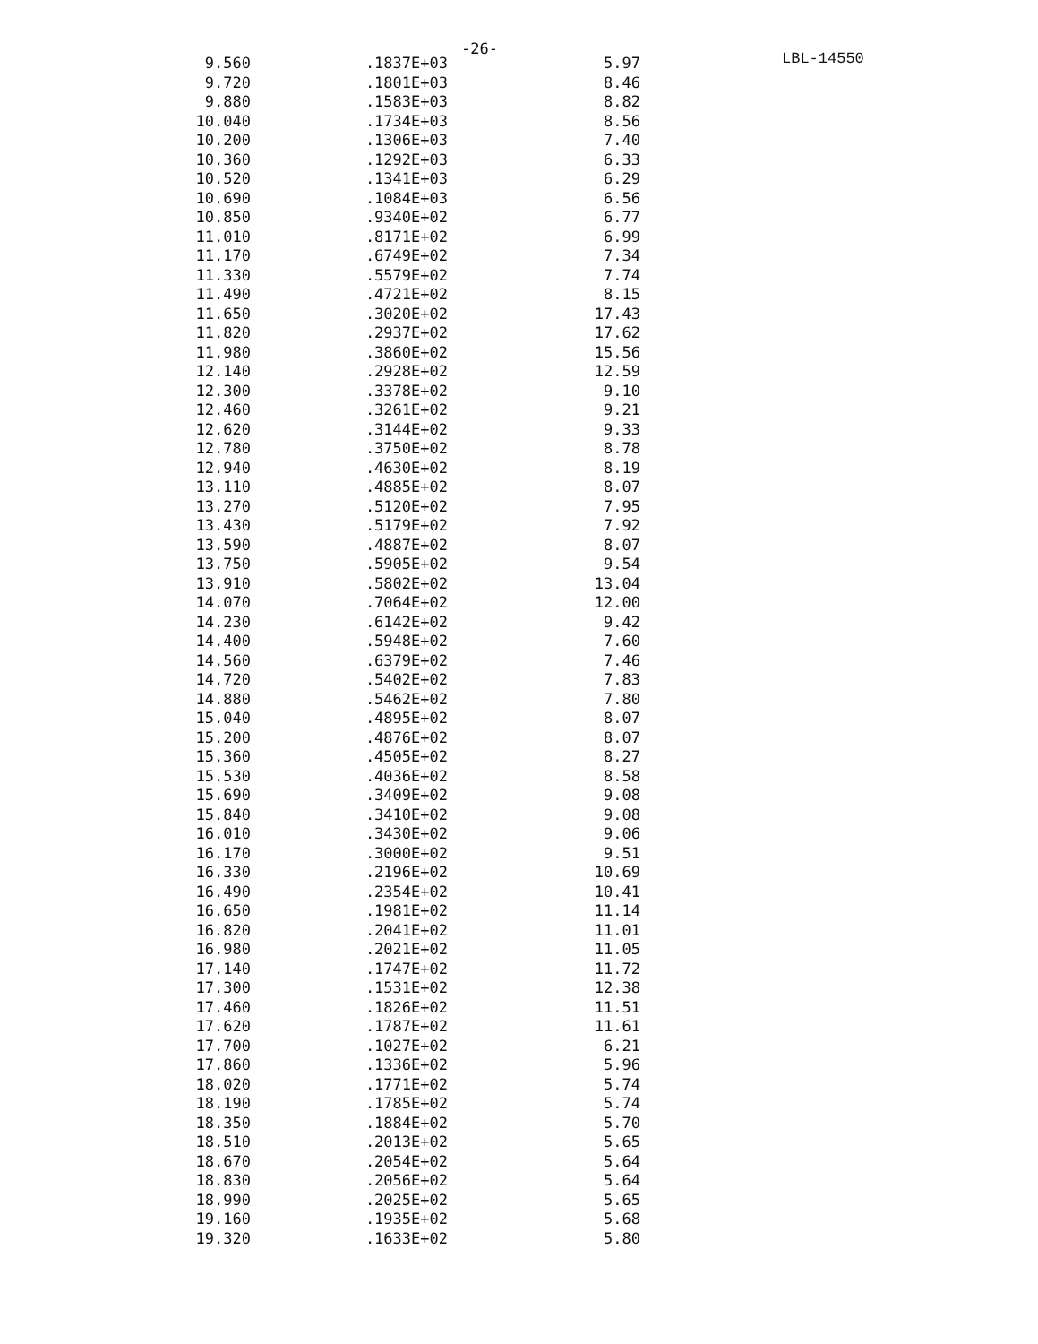-26-
LBL-14550
| 9.560 | .1837E+03 | 5.97 |
| 9.720 | .1801E+03 | 8.46 |
| 9.880 | .1583E+03 | 8.82 |
| 10.040 | .1734E+03 | 8.56 |
| 10.200 | .1306E+03 | 7.40 |
| 10.360 | .1292E+03 | 6.33 |
| 10.520 | .1341E+03 | 6.29 |
| 10.690 | .1084E+03 | 6.56 |
| 10.850 | .9340E+02 | 6.77 |
| 11.010 | .8171E+02 | 6.99 |
| 11.170 | .6749E+02 | 7.34 |
| 11.330 | .5579E+02 | 7.74 |
| 11.490 | .4721E+02 | 8.15 |
| 11.650 | .3020E+02 | 17.43 |
| 11.820 | .2937E+02 | 17.62 |
| 11.980 | .3860E+02 | 15.56 |
| 12.140 | .2928E+02 | 12.59 |
| 12.300 | .3378E+02 | 9.10 |
| 12.460 | .3261E+02 | 9.21 |
| 12.620 | .3144E+02 | 9.33 |
| 12.780 | .3750E+02 | 8.78 |
| 12.940 | .4630E+02 | 8.19 |
| 13.110 | .4885E+02 | 8.07 |
| 13.270 | .5120E+02 | 7.95 |
| 13.430 | .5179E+02 | 7.92 |
| 13.590 | .4887E+02 | 8.07 |
| 13.750 | .5905E+02 | 9.54 |
| 13.910 | .5802E+02 | 13.04 |
| 14.070 | .7064E+02 | 12.00 |
| 14.230 | .6142E+02 | 9.42 |
| 14.400 | .5948E+02 | 7.60 |
| 14.560 | .6379E+02 | 7.46 |
| 14.720 | .5402E+02 | 7.83 |
| 14.880 | .5462E+02 | 7.80 |
| 15.040 | .4895E+02 | 8.07 |
| 15.200 | .4876E+02 | 8.07 |
| 15.360 | .4505E+02 | 8.27 |
| 15.530 | .4036E+02 | 8.58 |
| 15.690 | .3409E+02 | 9.08 |
| 15.840 | .3410E+02 | 9.08 |
| 16.010 | .3430E+02 | 9.06 |
| 16.170 | .3000E+02 | 9.51 |
| 16.330 | .2196E+02 | 10.69 |
| 16.490 | .2354E+02 | 10.41 |
| 16.650 | .1981E+02 | 11.14 |
| 16.820 | .2041E+02 | 11.01 |
| 16.980 | .2021E+02 | 11.05 |
| 17.140 | .1747E+02 | 11.72 |
| 17.300 | .1531E+02 | 12.38 |
| 17.460 | .1826E+02 | 11.51 |
| 17.620 | .1787E+02 | 11.61 |
| 17.700 | .1027E+02 | 6.21 |
| 17.860 | .1336E+02 | 5.96 |
| 18.020 | .1771E+02 | 5.74 |
| 18.190 | .1785E+02 | 5.74 |
| 18.350 | .1884E+02 | 5.70 |
| 18.510 | .2013E+02 | 5.65 |
| 18.670 | .2054E+02 | 5.64 |
| 18.830 | .2056E+02 | 5.64 |
| 18.990 | .2025E+02 | 5.65 |
| 19.160 | .1935E+02 | 5.68 |
| 19.320 | .1633E+02 | 5.80 |